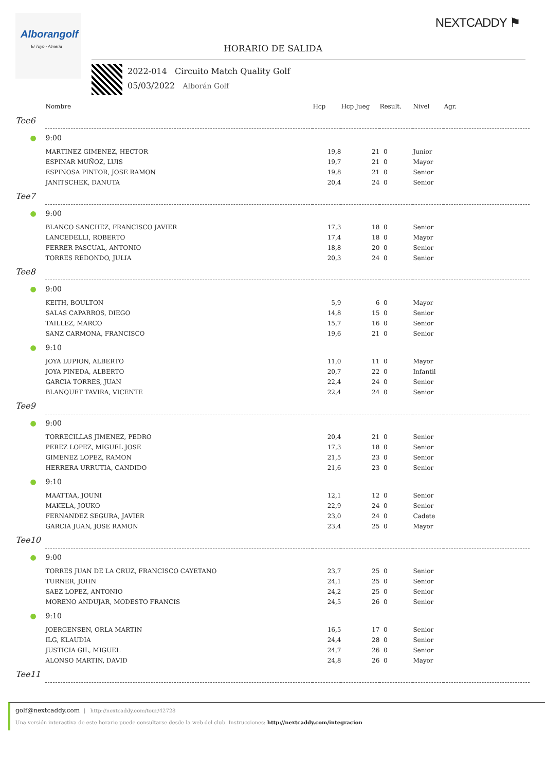Alborangolf
El Toyo - Almería
NEXTCADDY ⚑
HORARIO DE SALIDA
2022-014 Circuito Match Quality Golf
05/03/2022 Alborán Golf
| | | Nombre | Hcp | Hcp Jueg | Result. | Nivel | Agr. |
| --- | --- | --- | --- | --- | --- | --- | --- |
| Tee | 6 | | | | | | |
| | ● | 9:00 | | | | | |
| | | MARTINEZ GIMENEZ, HECTOR | 19,8 | 21 | 0 | Junior | |
| | | ESPINAR MUÑOZ, LUIS | 19,7 | 21 | 0 | Mayor | |
| | | ESPINOSA PINTOR, JOSE RAMON | 19,8 | 21 | 0 | Senior | |
| | | JANITSCHEK, DANUTA | 20,4 | 24 | 0 | Senior | |
| Tee | 7 | | | | | | |
| | ● | 9:00 | | | | | |
| | | BLANCO SANCHEZ, FRANCISCO JAVIER | 17,3 | 18 | 0 | Senior | |
| | | LANCEDELLI, ROBERTO | 17,4 | 18 | 0 | Mayor | |
| | | FERRER PASCUAL, ANTONIO | 18,8 | 20 | 0 | Senior | |
| | | TORRES REDONDO, JULIA | 20,3 | 24 | 0 | Senior | |
| Tee | 8 | | | | | | |
| | ● | 9:00 | | | | | |
| | | KEITH, BOULTON | 5,9 | 6 | 0 | Mayor | |
| | | SALAS CAPARROS, DIEGO | 14,8 | 15 | 0 | Senior | |
| | | TAILLEZ, MARCO | 15,7 | 16 | 0 | Senior | |
| | | SANZ CARMONA, FRANCISCO | 19,6 | 21 | 0 | Senior | |
| | ● | 9:10 | | | | | |
| | | JOYA LUPION, ALBERTO | 11,0 | 11 | 0 | Mayor | |
| | | JOYA PINEDA, ALBERTO | 20,7 | 22 | 0 | Infantil | |
| | | GARCIA TORRES, JUAN | 22,4 | 24 | 0 | Senior | |
| | | BLANQUET TAVIRA, VICENTE | 22,4 | 24 | 0 | Senior | |
| Tee | 9 | | | | | | |
| | ● | 9:00 | | | | | |
| | | TORRECILLAS JIMENEZ, PEDRO | 20,4 | 21 | 0 | Senior | |
| | | PEREZ LOPEZ, MIGUEL JOSE | 17,3 | 18 | 0 | Senior | |
| | | GIMENEZ LOPEZ, RAMON | 21,5 | 23 | 0 | Senior | |
| | | HERRERA URRUTIA, CANDIDO | 21,6 | 23 | 0 | Senior | |
| | ● | 9:10 | | | | | |
| | | MAATTAA, JOUNI | 12,1 | 12 | 0 | Senior | |
| | | MAKELA, JOUKO | 22,9 | 24 | 0 | Senior | |
| | | FERNANDEZ SEGURA, JAVIER | 23,0 | 24 | 0 | Cadete | |
| | | GARCIA JUAN, JOSE RAMON | 23,4 | 25 | 0 | Mayor | |
| Tee | 10 | | | | | | |
| | ● | 9:00 | | | | | |
| | | TORRES JUAN DE LA CRUZ, FRANCISCO CAYETANO | 23,7 | 25 | 0 | Senior | |
| | | TURNER, JOHN | 24,1 | 25 | 0 | Senior | |
| | | SAEZ LOPEZ, ANTONIO | 24,2 | 25 | 0 | Senior | |
| | | MORENO ANDUJAR, MODESTO FRANCIS | 24,5 | 26 | 0 | Senior | |
| | ● | 9:10 | | | | | |
| | | JOERGENSEN, ORLA MARTIN | 16,5 | 17 | 0 | Senior | |
| | | ILG, KLAUDIA | 24,4 | 28 | 0 | Senior | |
| | | JUSTICIA GIL, MIGUEL | 24,7 | 26 | 0 | Senior | |
| | | ALONSO MARTIN, DAVID | 24,8 | 26 | 0 | Mayor | |
| Tee | 11 | | | | | | |
golf@nextcaddy.com | http://nextcaddy.com/tour/42728
Una versión interactiva de este horario puede consultarse desde la web del club. Instrucciones: http://nextcaddy.com/integracion